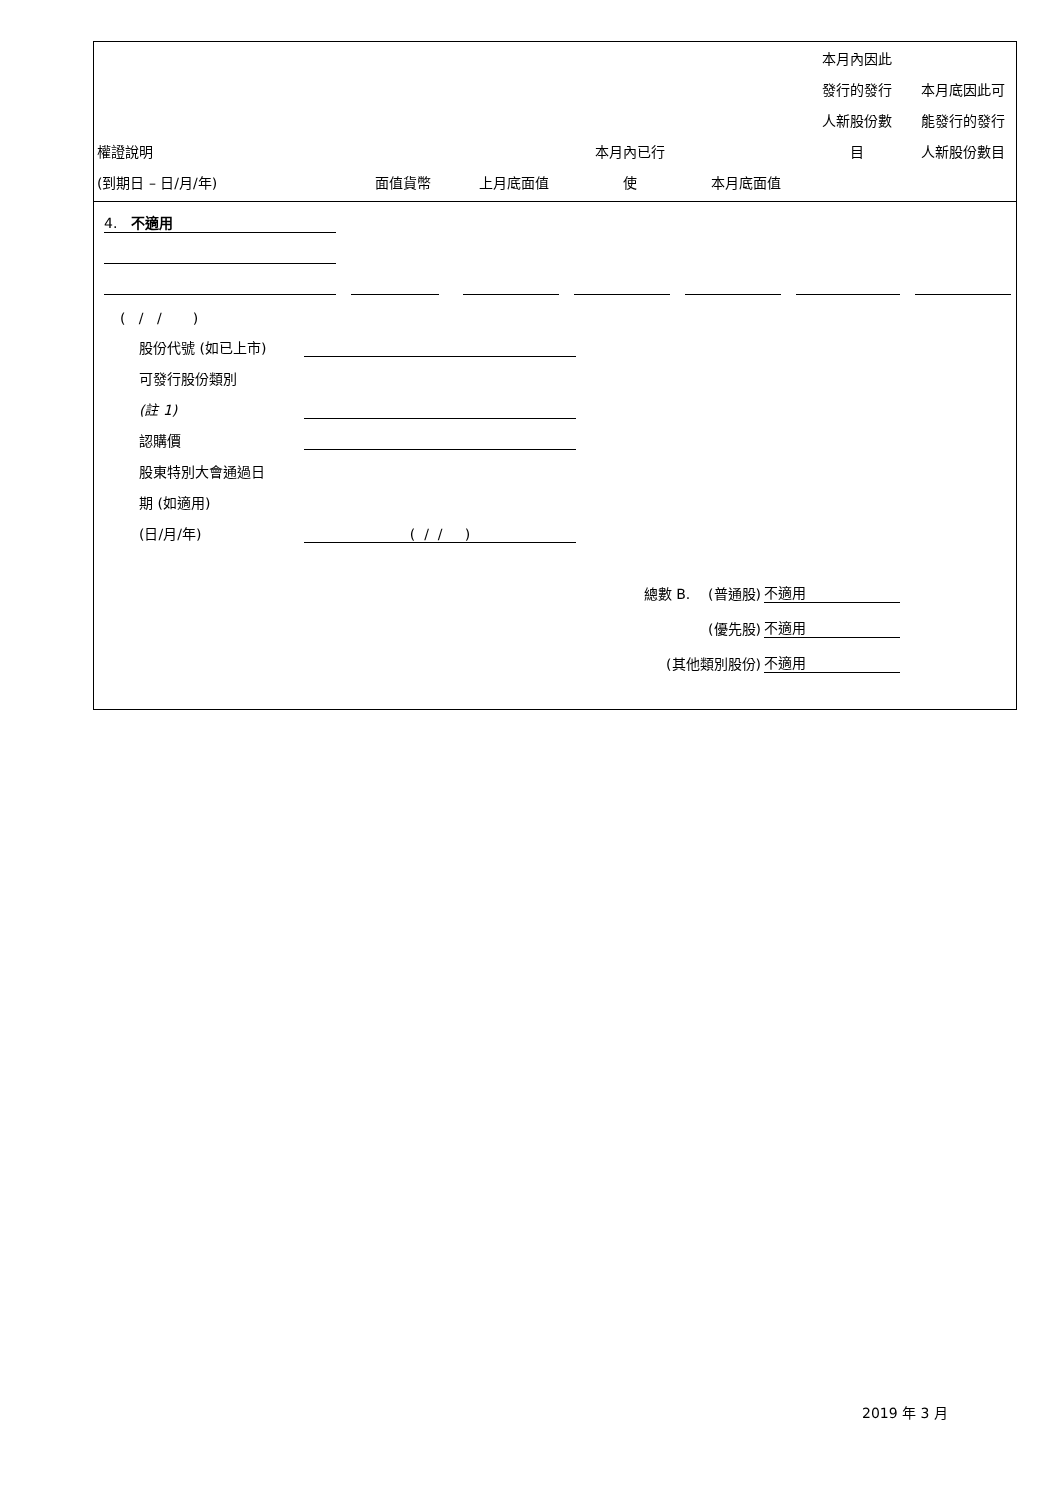| 權證說明 (到期日 – 日/月/年) | 面值貨幣 | 上月底面值 | 本月內已行 使 | 本月底面值 | 本月內因此 發行的發行 人新股份數 目 | 本月底因此可 能發行的發行 人新股份數目 |
4. 不適用
( / / )
股份代號 (如已上市)
可發行股份類別
(註 1)
認購價
股東特別大會通過日
期 (如適用)
(日/月/年) ( / / )
總數 B. (普通股) 不適用
(優先股) 不適用
(其他類別股份) 不適用
2019 年 3 月